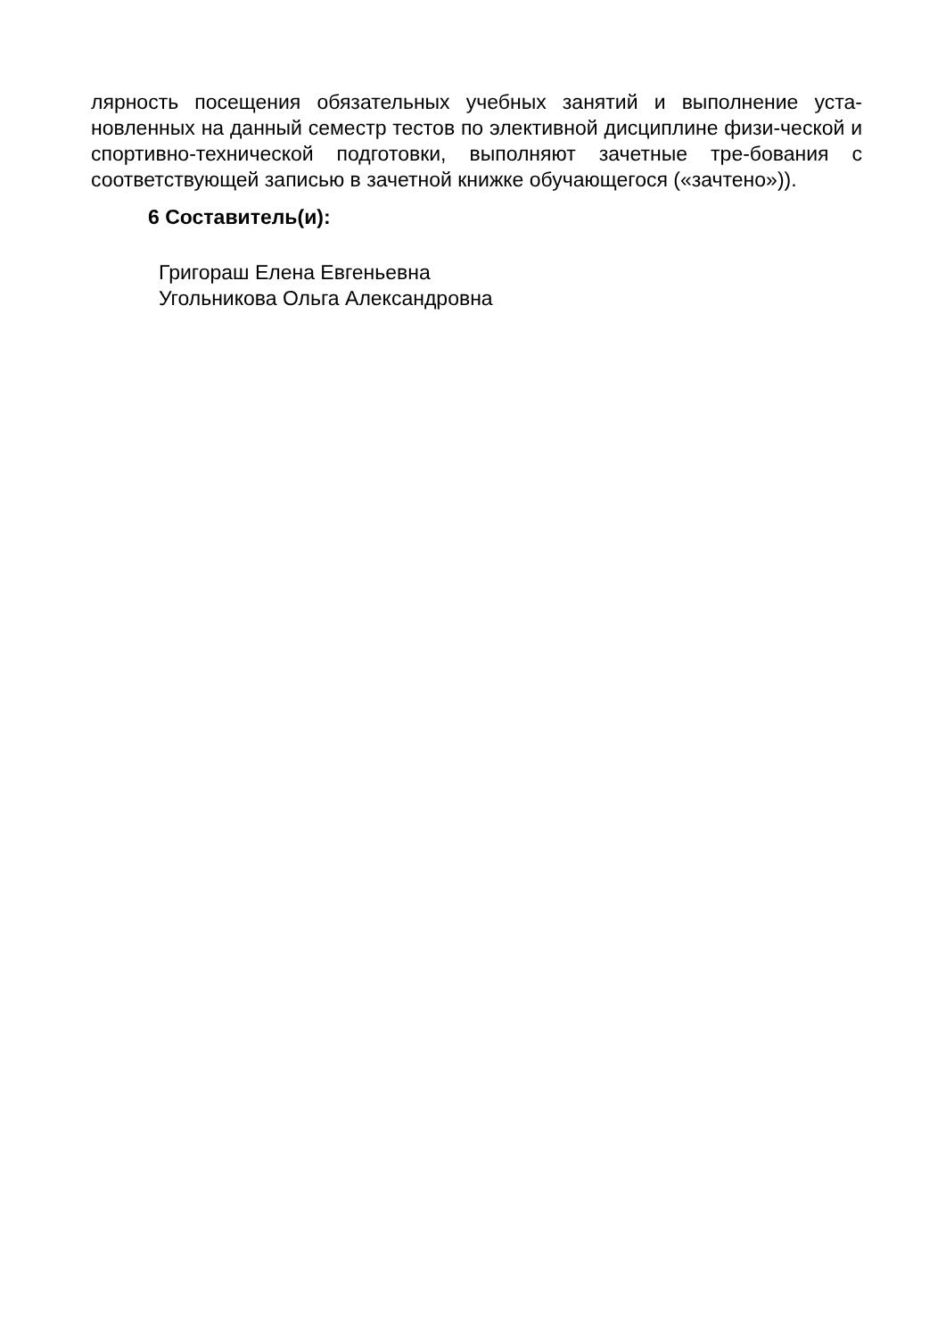лярность посещения обязательных учебных занятий и выполнение уста-новленных на данный семестр тестов по элективной дисциплине физи-ческой и спортивно-технической подготовки, выполняют зачетные тре-бования с соответствующей записью в зачетной книжке обучающегося («зачтено»)).
6 Составитель(и):
Григораш Елена Евгеньевна
Угольникова Ольга Александровна